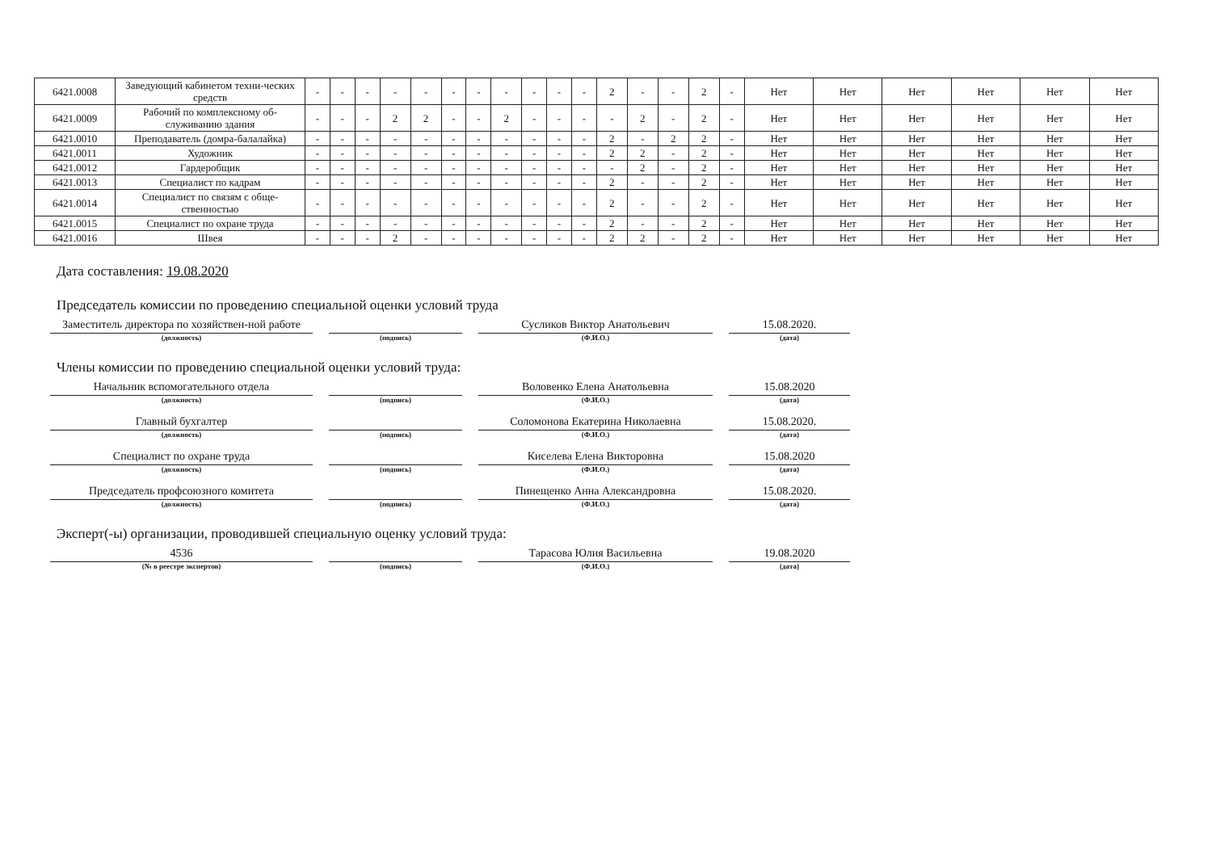| 6421.0008 | Заведующий кабинетом техни-ческих средств | - | - | - | - | - | - | - | - | - | - | - | 2 | - | - | 2 | - | Нет | Нет | Нет | Нет | Нет | Нет |
| 6421.0009 | Рабочий по комплексному об-служиванию здания | - | - | - | 2 | 2 | - | - | 2 | - | - | - | - | 2 | - | 2 | - | Нет | Нет | Нет | Нет | Нет | Нет |
| 6421.0010 | Преподаватель (домра-балалайка) | - | - | - | - | - | - | - | - | - | - | - | 2 | - | 2 | 2 | - | Нет | Нет | Нет | Нет | Нет | Нет |
| 6421.0011 | Художник | - | - | - | - | - | - | - | - | - | - | - | 2 | 2 | - | 2 | - | Нет | Нет | Нет | Нет | Нет | Нет |
| 6421.0012 | Гардеробщик | - | - | - | - | - | - | - | - | - | - | - | - | 2 | - | 2 | - | Нет | Нет | Нет | Нет | Нет | Нет |
| 6421.0013 | Специалист по кадрам | - | - | - | - | - | - | - | - | - | - | - | 2 | - | - | 2 | - | Нет | Нет | Нет | Нет | Нет | Нет |
| 6421.0014 | Специалист по связям с обще-ственностью | - | - | - | - | - | - | - | - | - | - | - | 2 | - | - | 2 | - | Нет | Нет | Нет | Нет | Нет | Нет |
| 6421.0015 | Специалист по охране труда | - | - | - | - | - | - | - | - | - | - | - | 2 | - | - | 2 | - | Нет | Нет | Нет | Нет | Нет | Нет |
| 6421.0016 | Швея | - | - | - | 2 | - | - | - | - | - | - | - | 2 | 2 | - | 2 | - | Нет | Нет | Нет | Нет | Нет | Нет |
Дата составления: 19.08.2020
Председатель комиссии по проведению специальной оценки условий труда
Заместитель директора по хозяйствен-ной работе
(должность)
(подпись)
Сусликов Виктор Анатольевич
(Ф.И.О.)
15.08.2020.
(дата)
Члены комиссии по проведению специальной оценки условий труда:
Начальник вспомогательного отдела
(должность)
(подпись)
Воловенко Елена Анатольевна
(Ф.И.О.)
15.08.2020
(дата)
Главный бухгалтер
(должность)
(подпись)
Соломонова Екатерина Николаевна
(Ф.И.О.)
15.08.2020.
(дата)
Специалист по охране труда
(должность)
(подпись)
Киселева Елена Викторовна
(Ф.И.О.)
15.08.2020
(дата)
Председатель профсоюзного комитета
(должность)
(подпись)
Пинещенко Анна Александровна
(Ф.И.О.)
15.08.2020.
(дата)
Эксперт(-ы) организации, проводившей специальную оценку условий труда:
4536
(№ в реестре экспертов)
(подпись)
Тарасова Юлия Васильевна
(Ф.И.О.)
19.08.2020
(дата)